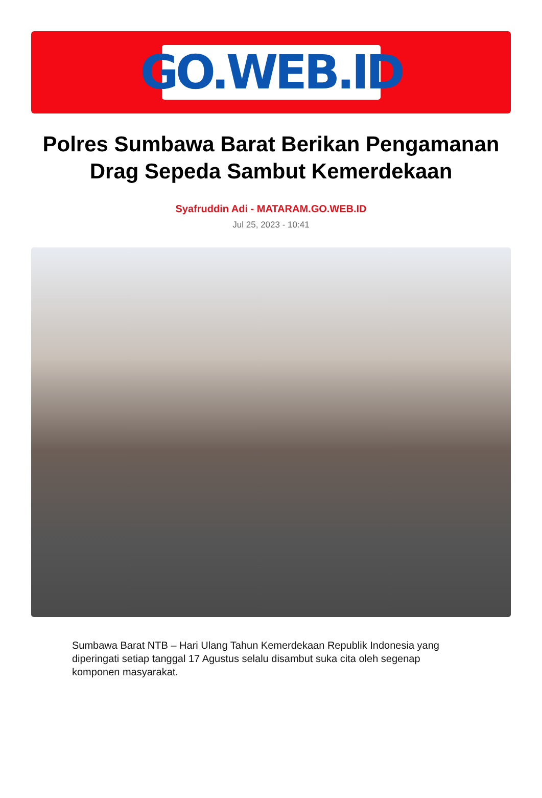GO.WEB.ID
Polres Sumbawa Barat Berikan Pengamanan Drag Sepeda Sambut Kemerdekaan
Syafruddin Adi - MATARAM.GO.WEB.ID
Jul 25, 2023 - 10:41
Sumbawa Barat NTB – Hari Ulang Tahun Kemerdekaan Republik Indonesia yang diperingati setiap tanggal 17 Agustus selalu disambut suka cita oleh segenap komponen masyarakat.